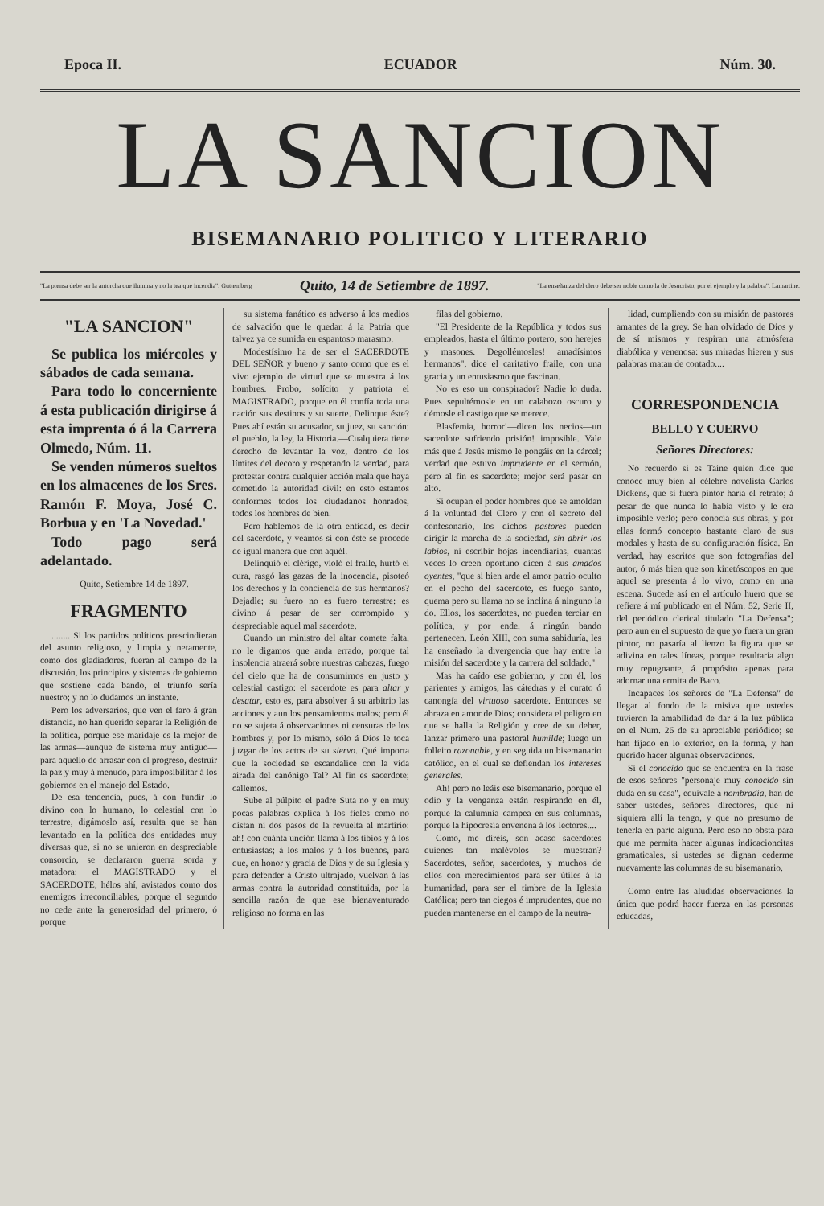Epoca II. ECUADOR Núm. 30.
LA SANCION
BISEMANARIO POLITICO Y LITERARIO
"La prensa debe ser la antorcha que ilumina y no la tea que incendia". Guttemberg Quito, 14 de Setiembre de 1897. "La enseñanza del clero debe ser noble como la de Jesucristo, por el ejemplo y la palabra". Lamartine.
"LA SANCION"
Se publica los miércoles y sábados de cada semana.
Para todo lo concerniente á esta publicación dirigirse á esta imprenta ó á la Carrera Olmedo, Núm. 11.
Se venden números sueltos en los almacenes de los Sres. Ramón F. Moya, José C. Borbua y en 'La Novedad.'
Todo pago será adelantado.
Quito, Setiembre 14 de 1897.
FRAGMENTO
........ Si los partidos políticos prescindieran del asunto religioso, y limpia y netamente, como dos gladiadores, fueran al campo de la discusión, los principios y sistemas de gobierno que sostiene cada bando, el triunfo sería nuestro; y no lo dudamos un instante.
Pero los adversarios, que ven el faro á gran distancia, no han querido separar la Religión de la política, porque ese maridaje es la mejor de las armas—aunque de sistema muy antiguo—para aquello de arrasar con el progreso, destruir la paz y muy á menudo, para imposibilitar á los gobiernos en el manejo del Estado.
De esa tendencia, pues, á con fundir lo divino con lo humano, lo celestial con lo terrestre, digámoslo así, resulta que se han levantado en la política dos entidades muy diversas que, si no se unieron en despreciable consorcio, se declararon guerra sorda y matadora: el MAGISTRADO y el SACERDOTE; hélos ahí, avistados como dos enemigos irreconciliables, porque el segundo no cede ante la generosidad del primero, ó porque
su sistema fanático es adverso á los medios de salvación que le quedan á la Patria que talvez ya ce sumida en espantoso marasmo.
Modestísimo ha de ser el SACERDOTE DEL SEÑOR y bueno y santo como que es el vivo ejemplo de virtud que se muestra á los hombres. Probo, solícito y patriota el MAGISTRADO, porque en él confía toda una nación sus destinos y su suerte. Delinque éste? Pues ahí están su acusador, su juez, su sanción: el pueblo, la ley, la Historia.—Cualquiera tiene derecho de levantar la voz, dentro de los límites del decoro y respetando la verdad, para protestar contra cualquier acción mala que haya cometido la autoridad civil: en esto estamos conformes todos los ciudadanos honrados, todos los hombres de bien.
Pero hablemos de la otra entidad, es decir del sacerdote, y veamos si con éste se procede de igual manera que con aquél.
Delinquió el clérigo, violó el fraile, hurtó el cura, rasgó las gazas de la inocencia, pisoteó los derechos y la conciencia de sus hermanos? Dejadle; su fuero no es fuero terrestre: es divino á pesar de ser corrompido y despreciable aquel mal sacerdote.
Cuando un ministro del altar comete falta, no le digamos que anda errado, porque tal insolencia atraerá sobre nuestras cabezas, fuego del cielo que ha de consumirnos en justo y celestial castigo: el sacerdote es para altar y desatar, esto es, para absolver á su arbitrio las acciones y aun los pensamientos malos; pero él no se sujeta á observaciones ni censuras de los hombres y, por lo mismo, sólo á Dios le toca juzgar de los actos de su siervo. Qué importa que la sociedad se escandalice con la vida airada del canónigo Tal? Al fin es sacerdote; callemos.
Sube al púlpito el padre Suta no y en muy pocas palabras explica á los fieles como no distan ni dos pasos de la revuelta al martirio: ah! con cuánta unción llama á los tibios y á los entusiastas; á los malos y á los buenos, para que, en honor y gracia de Dios y de su Iglesia y para defender á Cristo ultrajado, vuelvan á las armas contra la autoridad constituida, por la sencilla razón de que ese bienaventurado religioso no forma en las
filas del gobierno.
"El Presidente de la República y todos sus empleados, hasta el último portero, son herejes y masones. Degollémosles! amadísimos hermanos", dice el caritativo fraile, con una gracia y un entusiasmo que fascinan.
No es eso un conspirador? Nadie lo duda. Pues sepultémosle en un calabozo oscuro y démosle el castigo que se merece.
Blasfemia, horror!—dicen los necios—un sacerdote sufriendo prisión! imposible. Vale más que á Jesús mismo le pongáis en la cárcel; verdad que estuvo imprudente en el sermón, pero al fin es sacerdote; mejor será pasar en alto.
Si ocupan el poder hombres que se amoldan á la voluntad del Clero y con el secreto del confesonario, los dichos pastores pueden dirigir la marcha de la sociedad, sin abrir los labios, ni escribir hojas incendiarias, cuantas veces lo creen oportuno dicen á sus amados oyentes, "que si bien arde el amor patrio oculto en el pecho del sacerdote, es fuego santo, quema pero su llama no se inclina á ninguno la do. Ellos, los sacerdotes, no pueden terciar en política, y por ende, á ningún bando pertenecen. León XIII, con suma sabiduría, les ha enseñado la divergencia que hay entre la misión del sacerdote y la carrera del soldado."
Mas ha caído ese gobierno, y con él, los parientes y amigos, las cátedras y el curato ó canongía del virtuoso sacerdote. Entonces se abraza en amor de Dios; considera el peligro en que se halla la Religión y cree de su deber, lanzar primero una pastoral humilde; luego un folleito razonable, y en seguida un bisemanario católico, en el cual se defiendan los intereses generales.
Ah! pero no leáis ese bisemanario, porque el odio y la venganza están respirando en él, porque la calumnia campea en sus columnas, porque la hipocresía envenena á los lectores....
Como, me diréis, son acaso sacerdotes quienes tan malévolos se muestran? Sacerdotes, señor, sacerdotes, y muchos de ellos con merecimientos para ser útiles á la humanidad, para ser el timbre de la Iglesia Católica; pero tan ciegos é imprudentes, que no pueden mantenerse en el campo de la neutra-
lidad, cumpliendo con su misión de pastores amantes de la grey. Se han olvidado de Dios y de sí mismos y respiran una atmósfera diabólica y venenosa: sus miradas hieren y sus palabras matan de contado....
CORRESPONDENCIA
BELLO Y CUERVO
Señores Directores:
No recuerdo si es Taine quien dice que conoce muy bien al célebre novelista Carlos Dickens, que si fuera pintor haría el retrato; á pesar de que nunca lo había visto y le era imposible verlo; pero conocía sus obras, y por ellas formó concepto bastante claro de sus modales y hasta de su configuración física. En verdad, hay escritos que son fotografías del autor, ó más bien que son kinetóscopos en que aquel se presenta á lo vivo, como en una escena. Sucede así en el artículo huero que se refiere á mí publicado en el Núm. 52, Serie II, del periódico clerical titulado "La Defensa"; pero aun en el supuesto de que yo fuera un gran pintor, no pasaría al lienzo la figura que se adivina en tales líneas, porque resultaría algo muy repugnante, á propósito apenas para adornar una ermita de Baco.
Incapaces los señores de "La Defensa" de llegar al fondo de la misiva que ustedes tuvieron la amabilidad de dar á la luz pública en el Num. 26 de su apreciable periódico; se han fijado en lo exterior, en la forma, y han querido hacer algunas observaciones.
Si el conocido que se encuentra en la frase de esos señores "personaje muy conocido sin duda en su casa", equivale á nombradía, han de saber ustedes, señores directores, que ni siquiera allí la tengo, y que no presumo de tenerla en parte alguna. Pero eso no obsta para que me permita hacer algunas indicacioncitas gramaticales, si ustedes se dignan cederme nuevamente las columnas de su bisemanario.
Como entre las aludidas observaciones la única que podrá hacer fuerza en las personas educadas,